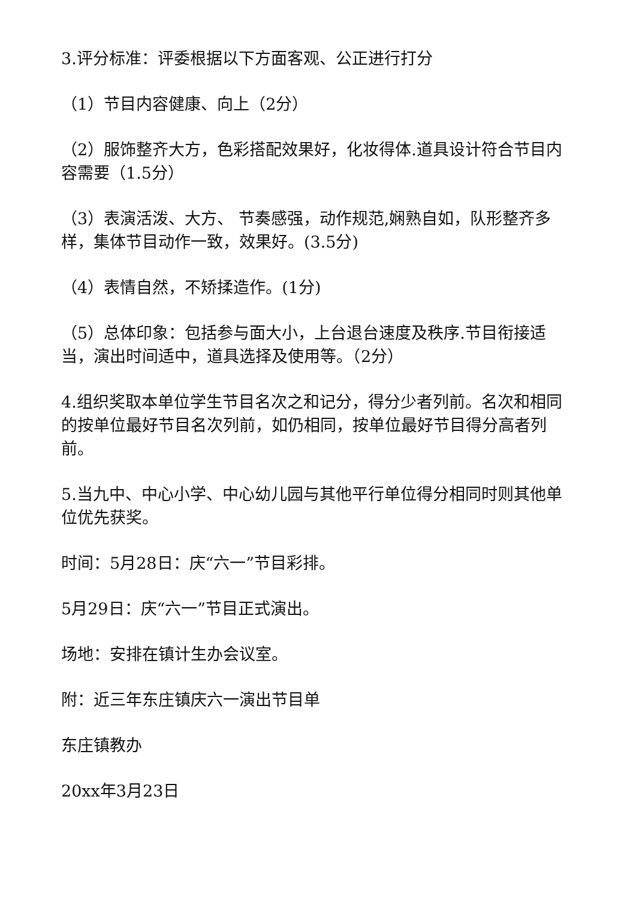3.评分标准：评委根据以下方面客观、公正进行打分
（1）节目内容健康、向上（2分）
（2）服饰整齐大方，色彩搭配效果好，化妆得体.道具设计符合节目内容需要（1.5分）
（3）表演活泼、大方、 节奏感强，动作规范,娴熟自如，队形整齐多样，集体节目动作一致，效果好。(3.5分)
（4）表情自然，不矫揉造作。(1分)
（5）总体印象：包括参与面大小，上台退台速度及秩序.节目衔接适当，演出时间适中，道具选择及使用等。（2分）
4.组织奖取本单位学生节目名次之和记分，得分少者列前。名次和相同的按单位最好节目名次列前，如仍相同，按单位最好节目得分高者列前。
5.当九中、中心小学、中心幼儿园与其他平行单位得分相同时则其他单位优先获奖。
时间：5月28日：庆“六一”节目彩排。
5月29日：庆“六一”节目正式演出。
场地：安排在镇计生办会议室。
附：近三年东庄镇庆六一演出节目单
东庄镇教办
20xx年3月23日